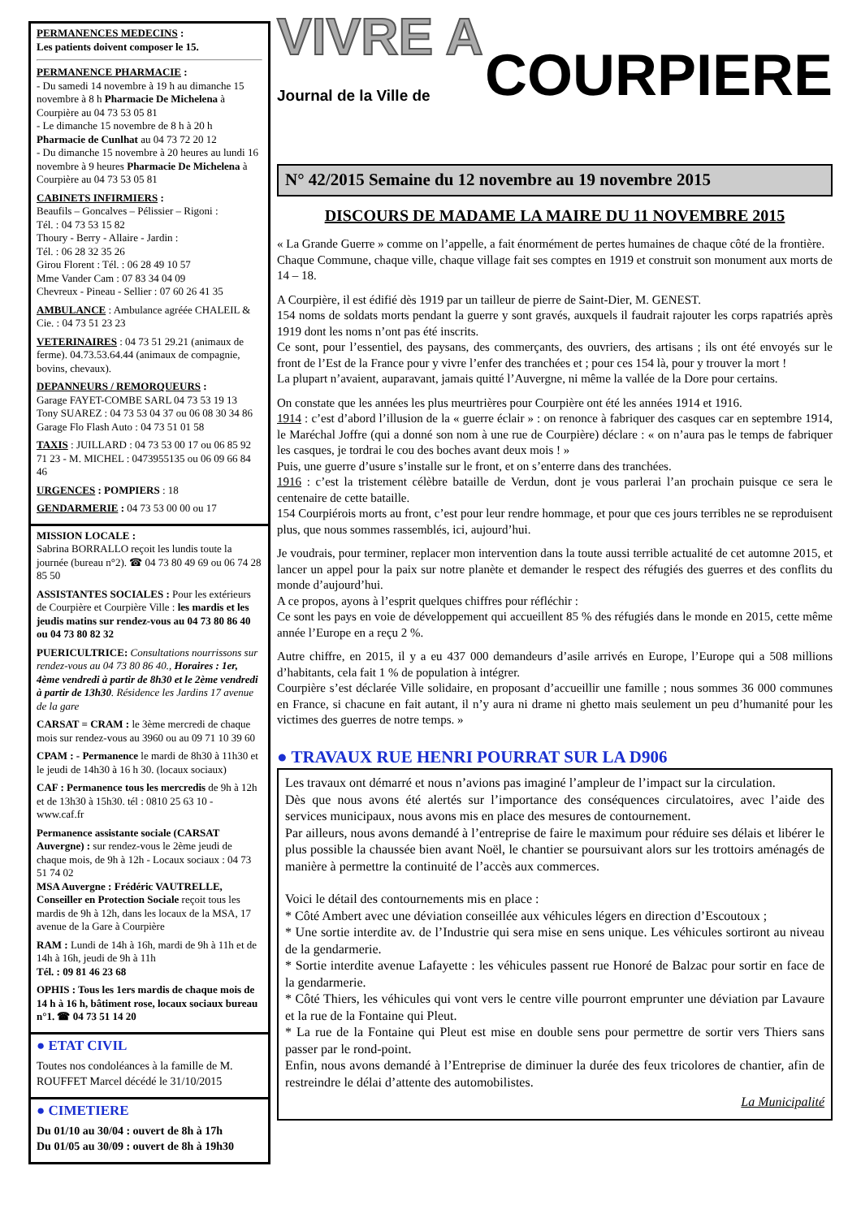PERMANENCES MEDECINS :
Les patients doivent composer le 15.
PERMANENCE PHARMACIE :
- Du samedi 14 novembre à 19 h au dimanche 15 novembre à 8 h Pharmacie De Michelena à Courpière au 04 73 53 05 81
- Le dimanche 15 novembre de 8 h à 20 h Pharmacie de Cunlhat au 04 73 72 20 12
- Du dimanche 15 novembre à 20 heures au lundi 16 novembre à 9 heures Pharmacie De Michelena à Courpière au 04 73 53 05 81
CABINETS INFIRMIERS :
Beaufils – Goncalves – Pélissier – Rigoni :
Tél. : 04 73 53 15 82
Thoury - Berry - Allaire - Jardin :
Tél. : 06 28 32 35 26
Girou Florent : Tél. : 06 28 49 10 57
Mme Vander Cam : 07 83 34 04 09
Chevreux - Pineau - Sellier : 07 60 26 41 35
AMBULANCE : Ambulance agréée CHALEIL & Cie. : 04 73 51 23 23
VETERINAIRES : 04 73 51 29.21 (animaux de ferme). 04.73.53.64.44 (animaux de compagnie, bovins, chevaux).
DEPANNEURS / REMORQUEURS :
Garage FAYET-COMBE SARL 04 73 53 19 13
Tony SUAREZ : 04 73 53 04 37 ou 06 08 30 34 86
Garage Flo Flash Auto : 04 73 51 01 58
TAXIS : JUILLARD : 04 73 53 00 17 ou 06 85 92 71 23 - M. MICHEL : 0473955135 ou 06 09 66 84 46
URGENCES : POMPIERS : 18
GENDARMERIE : 04 73 53 00 00 ou 17
MISSION LOCALE :
Sabrina BORRALLO reçoit les lundis toute la journée (bureau n°2). ☎ 04 73 80 49 69 ou 06 74 28 85 50
ASSISTANTES SOCIALES : Pour les extérieurs de Courpière et Courpière Ville : les mardis et les jeudis matins sur rendez-vous au 04 73 80 86 40 ou 04 73 80 82 32
PUERICULTRICE: Consultations nourrissons sur rendez-vous au 04 73 80 86 40., Horaires : 1er, 4ème vendredi à partir de 8h30 et le 2ème vendredi à partir de 13h30. Résidence les Jardins 17 avenue de la gare
CARSAT = CRAM : le 3ème mercredi de chaque mois sur rendez-vous au 3960 ou au 09 71 10 39 60
CPAM : - Permanence le mardi de 8h30 à 11h30 et le jeudi de 14h30 à 16 h 30. (locaux sociaux)
CAF : Permanence tous les mercredis de 9h à 12h et de 13h30 à 15h30. tél : 0810 25 63 10 - www.caf.fr
Permanence assistante sociale (CARSAT Auvergne) : sur rendez-vous le 2ème jeudi de chaque mois, de 9h à 12h - Locaux sociaux : 04 73 51 74 02
MSA Auvergne : Frédéric VAUTRELLE, Conseiller en Protection Sociale reçoit tous les mardis de 9h à 12h, dans les locaux de la MSA, 17 avenue de la Gare à Courpière
RAM : Lundi de 14h à 16h, mardi de 9h à 11h et de 14h à 16h, jeudi de 9h à 11h
Tél. : 09 81 46 23 68
OPHIS : Tous les 1ers mardis de chaque mois de 14 h à 16 h, bâtiment rose, locaux sociaux bureau n°1. ☎ 04 73 51 14 20
● ETAT CIVIL
Toutes nos condoléances à la famille de M. ROUFFET Marcel décédé le 31/10/2015
● CIMETIERE
Du 01/10 au 30/04 : ouvert de 8h à 17h
Du 01/05 au 30/09 : ouvert de 8h à 19h30
VIVRE A
Journal de la Ville de COURPIERE
N° 42/2015 Semaine du 12 novembre au 19 novembre 2015
DISCOURS DE MADAME LA MAIRE DU 11 NOVEMBRE 2015
« La Grande Guerre » comme on l’appelle, a fait énormément de pertes humaines de chaque côté de la frontière.
Chaque Commune, chaque ville, chaque village fait ses comptes en 1919 et construit son monument aux morts de 14 – 18.
A Courpière, il est édifié dès 1919 par un tailleur de pierre de Saint-Dier, M. GENEST.
154 noms de soldats morts pendant la guerre y sont gravés, auxquels il faudrait rajouter les corps rapatriés après 1919 dont les noms n’ont pas été inscrits.
Ce sont, pour l’essentiel, des paysans, des commerçants, des ouvriers, des artisans ; ils ont été envoyés sur le front de l’Est de la France pour y vivre l’enfer des tranchées et ; pour ces 154 là, pour y trouver la mort !
La plupart n’avaient, auparavant, jamais quitté l’Auvergne, ni même la vallée de la Dore pour certains.
On constate que les années les plus meurtrières pour Courpière ont été les années 1914 et 1916.
1914 : c’est d’abord l’illusion de la « guerre éclair » : on renonce à fabriquer des casques car en septembre 1914, le Maréchal Joffre (qui a donné son nom à une rue de Courpière) déclare : « on n’aura pas le temps de fabriquer les casques, je tordrai le cou des boches avant deux mois ! »
Puis, une guerre d’usure s’installe sur le front, et on s’enterre dans des tranchées.
1916 : c’est la tristement célèbre bataille de Verdun, dont je vous parlerai l’an prochain puisque ce sera le centenaire de cette bataille.
154 Courpiérois morts au front, c’est pour leur rendre hommage, et pour que ces jours terribles ne se reproduisent plus, que nous sommes rassemblés, ici, aujourd’hui.
Je voudrais, pour terminer, replacer mon intervention dans la toute aussi terrible actualité de cet automne 2015, et lancer un appel pour la paix sur notre planète et demander le respect des réfugiés des guerres et des conflits du monde d’aujourd’hui.
A ce propos, ayons à l’esprit quelques chiffres pour réfléchir :
Ce sont les pays en voie de développement qui accueillent 85 % des réfugiés dans le monde en 2015, cette même année l’Europe en a reçu 2 %.
Autre chiffre, en 2015, il y a eu 437 000 demandeurs d’asile arrivés en Europe, l’Europe qui a 508 millions d’habitants, cela fait 1 % de population à intégrer.
Courpière s’est déclarée Ville solidaire, en proposant d’accueillir une famille ; nous sommes 36 000 communes en France, si chacune en fait autant, il n’y aura ni drame ni ghetto mais seulement un peu d’humanité pour les victimes des guerres de notre temps. »
● TRAVAUX RUE HENRI POURRAT SUR LA D906
Les travaux ont démarré et nous n’avions pas imaginé l’ampleur de l’impact sur la circulation.
Dès que nous avons été alertés sur l’importance des conséquences circulatoires, avec l’aide des services municipaux, nous avons mis en place des mesures de contournement.
Par ailleurs, nous avons demandé à l’entreprise de faire le maximum pour réduire ses délais et libérer le plus possible la chaussée bien avant Noël, le chantier se poursuivant alors sur les trottoirs aménagés de manière à permettre la continuité de l’accès aux commerces.
Voici le détail des contournements mis en place :
* Côté Ambert avec une déviation conseillée aux véhicules légers en direction d’Escoutoux ;
* Une sortie interdite av. de l’Industrie qui sera mise en sens unique. Les véhicules sortiront au niveau de la gendarmerie.
* Sortie interdite avenue Lafayette : les véhicules passent rue Honoré de Balzac pour sortir en face de la gendarmerie.
* Côté Thiers, les véhicules qui vont vers le centre ville pourront emprunter une déviation par Lavaure et la rue de la Fontaine qui Pleut.
* La rue de la Fontaine qui Pleut est mise en double sens pour permettre de sortir vers Thiers sans passer par le rond-point.
Enfin, nous avons demandé à l’Entreprise de diminuer la durée des feux tricolores de chantier, afin de restreindre le délai d’attente des automobilistes.
La Municipalité